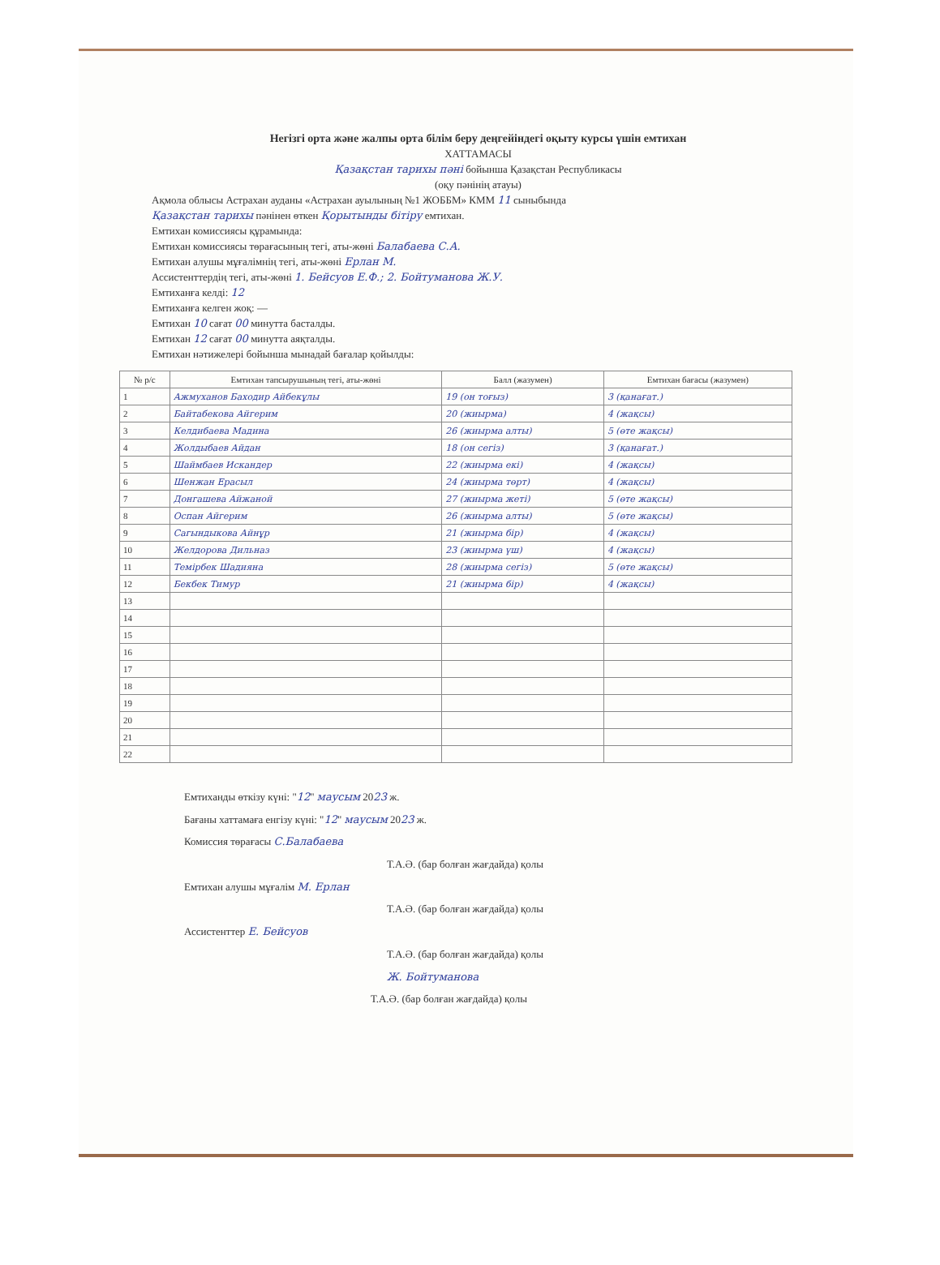Негізгі орта және жалпы орта білім беру деңгейіндегі оқыту курсы үшін емтихан
ХАТТАМАСЫ
Қазақстан тарихы пәні бойынша Қазақстан Республикасы
(оқу пәнінің атауы)
Ақмола облысы Астрахан ауданы «Астрахан ауылының №1 ЖОББМ» КММ 11 сыныбында
Қазақстан тарихы пәнінен өткен Қорытынды бітіру емтихан.
Емтихан комиссиясы құрамында:
Емтихан комиссиясы төрағасының тегі, аты-жөні Балабаева С.А.
Емтихан алушы мұғалімнің тегі, аты-жөні Ерлан М.
Ассистенттердің тегі, аты-жөні 1. Бейсуов Е.Ф.; 2. Бойтуманова Ж.У.
Емтиханға келді: 12
Емтиханға келген жоқ: —
Емтихан 10 сағат 00 минутта басталды.
Емтихан 12 сағат 00 минутта аяқталды.
Емтихан нәтижелері бойынша мынадай бағалар қойылды:
| № р/с | Емтихан тапсырушының тегі, аты-жөні | Балл (жазумен) | Емтихан бағасы (жазумен) |
| --- | --- | --- | --- |
| 1 | Ажмуханов Баходир Айбекұлы | 19 (он тоғыз) | 3 (қанағат.) |
| 2 | Байтабекова Айгерим | 20 (жиырма) | 4 (жақсы) |
| 3 | Келдибаева Мадина | 26 (жиырма алты) | 5 (өте жақсы) |
| 4 | Жолдыбаев Айдан | 18 (он сегіз) | 3 (қанағат.) |
| 5 | Шаймбаев Искандер | 22 (жиырма екі) | 4 (жақсы) |
| 6 | Шенжан Ерасыл | 24 (жиырма төрт) | 4 (жақсы) |
| 7 | Донгашева Айжаной | 27 (жиырма жеті) | 5 (өте жақсы) |
| 8 | Оспан Айгерим | 26 (жиырма алты) | 5 (өте жақсы) |
| 9 | Сагындыкова Айнұр | 21 (жиырма бір) | 4 (жақсы) |
| 10 | Желдорова Дильназ | 23 (жиырма үш) | 4 (жақсы) |
| 11 | Темірбек Шадияна | 28 (жиырма сегіз) | 5 (өте жақсы) |
| 12 | Бекбек Тимур | 21 (жиырма бір) | 4 (жақсы) |
| 13 | | | |
| 14 | | | |
| 15 | | | |
| 16 | | | |
| 17 | | | |
| 18 | | | |
| 19 | | | |
| 20 | | | |
| 21 | | | |
| 22 | | | |
Емтиханды өткізу күні: "12" маусым 2023 ж.
Бағаны хаттамаға енгізу күні: "12" маусым 2023 ж.
Комиссия төрағасы С.Балабаева
Т.А.Ә. (бар болған жағдайда) қолы
Емтихан алушы мұғалім М. Ерлан
Т.А.Ә. (бар болған жағдайда) қолы
Ассистенттер Е. Бейсуов
Т.А.Ә. (бар болған жағдайда) қолы
Ж. Бойтуманова
Т.А.Ә. (бар болған жағдайда) қолы